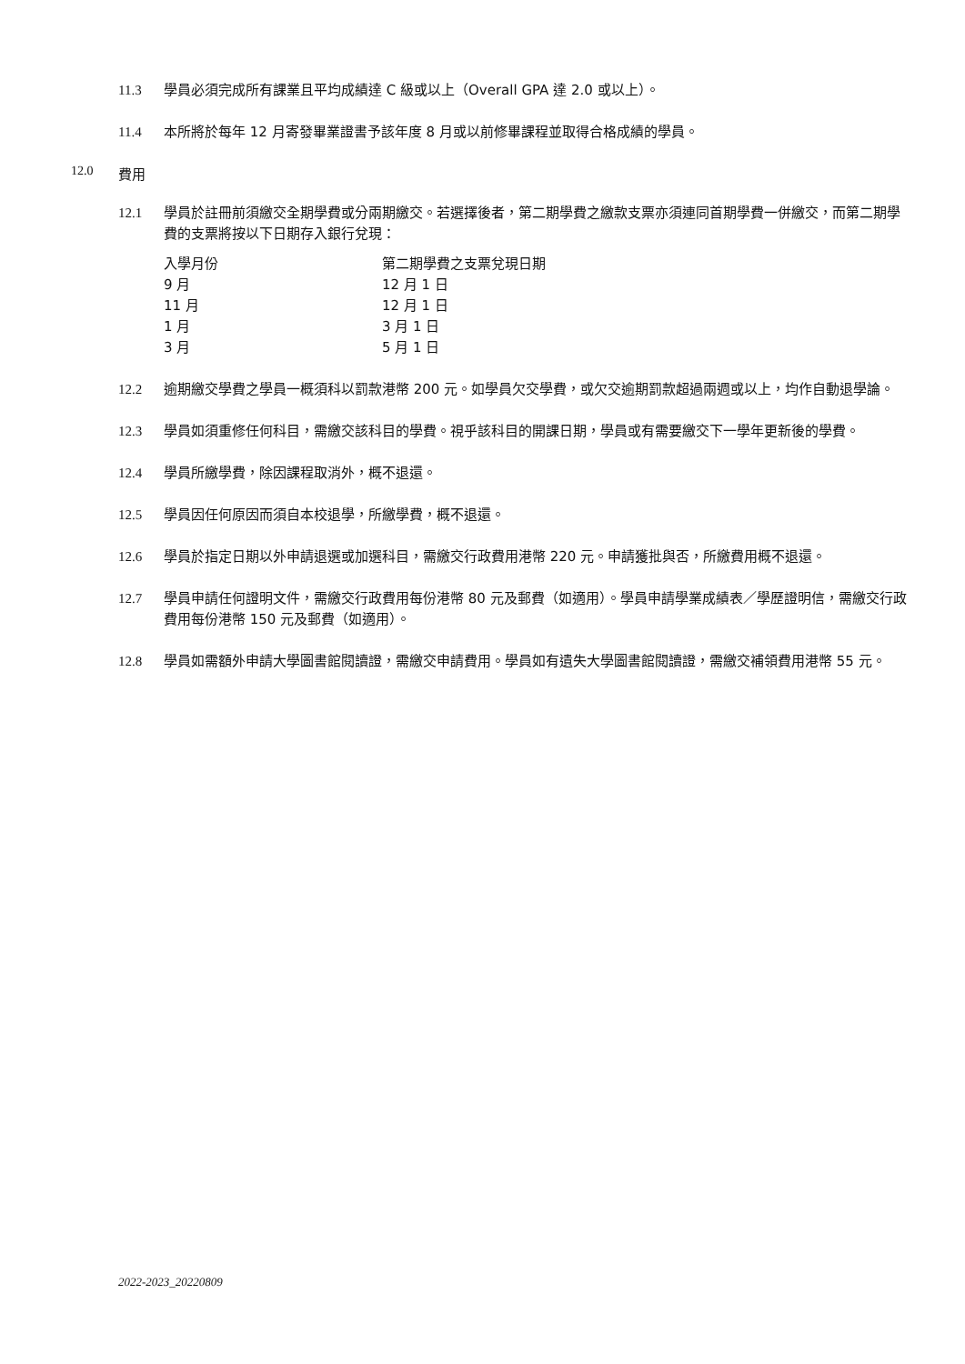11.3 學員必須完成所有課業且平均成績達 C 級或以上（Overall GPA 達 2.0 或以上）。
11.4 本所將於每年 12 月寄發畢業證書予該年度 8 月或以前修畢課程並取得合格成績的學員。
12.0 費用
12.1 學員於註冊前須繳交全期學費或分兩期繳交。若選擇後者，第二期學費之繳款支票亦須連同首期學費一併繳交，而第二期學費的支票將按以下日期存入銀行兌現：
| 入學月份 | 第二期學費之支票兌現日期 |
| 9 月 | 12 月 1 日 |
| 11 月 | 12 月 1 日 |
| 1 月 | 3 月 1 日 |
| 3 月 | 5 月 1 日 |
12.2 逾期繳交學費之學員一概須科以罰款港幣 200 元。如學員欠交學費，或欠交逾期罰款超過兩週或以上，均作自動退學論。
12.3 學員如須重修任何科目，需繳交該科目的學費。視乎該科目的開課日期，學員或有需要繳交下一學年更新後的學費。
12.4 學員所繳學費，除因課程取消外，概不退還。
12.5 學員因任何原因而須自本校退學，所繳學費，概不退還。
12.6 學員於指定日期以外申請退選或加選科目，需繳交行政費用港幣 220 元。申請獲批與否，所繳費用概不退還。
12.7 學員申請任何證明文件，需繳交行政費用每份港幣 80 元及郵費（如適用）。學員申請學業成績表／學歷證明信，需繳交行政費用每份港幣 150 元及郵費（如適用）。
12.8 學員如需額外申請大學圖書館閱讀證，需繳交申請費用。學員如有遺失大學圖書館閱讀證，需繳交補領費用港幣 55 元。
2022-2023_20220809